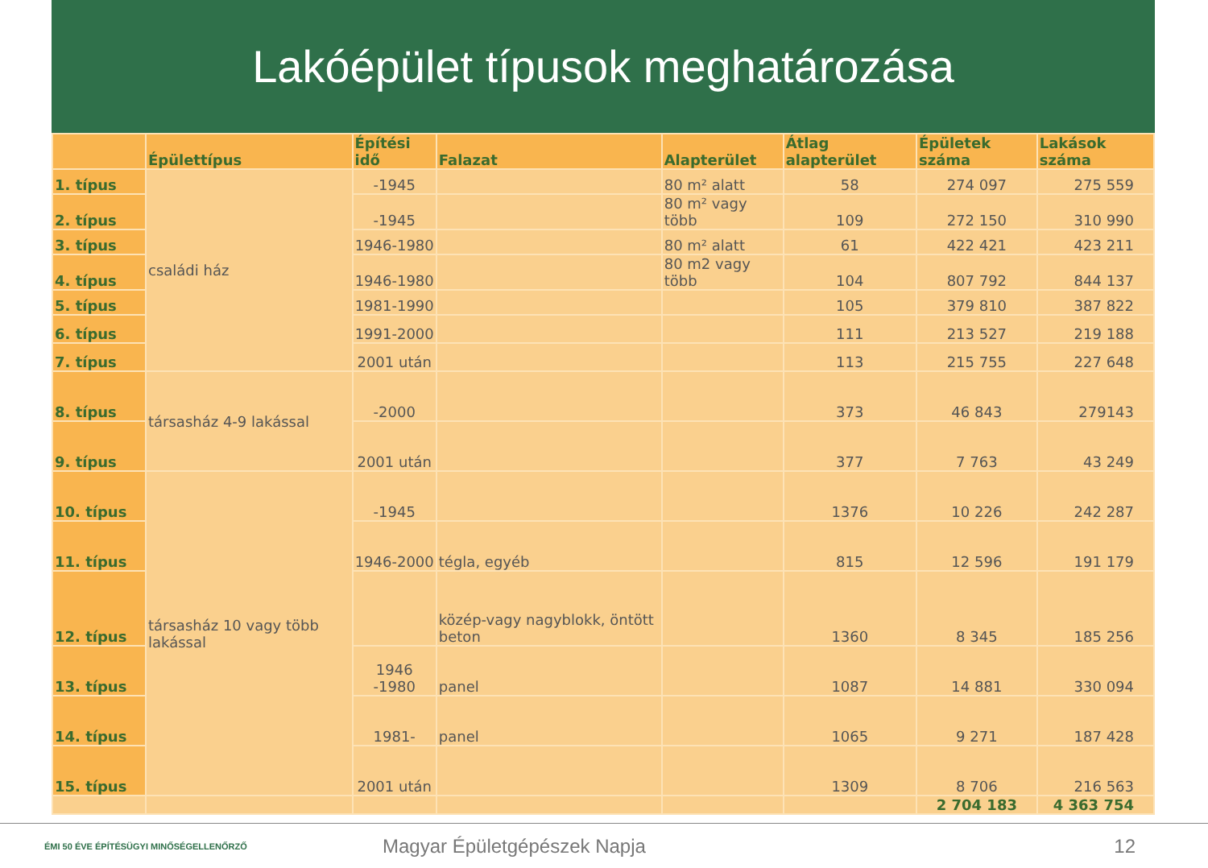Lakóépület típusok meghatározása
| | Épülettípus | Építési idő | Falazat | Alapterület | Átlag alapterület | Épületek száma | Lakások száma |
| --- | --- | --- | --- | --- | --- | --- | --- |
| 1. típus | családi ház | -1945 | | 80 m² alatt | 58 | 274 097 | 275 559 |
| 2. típus | | -1945 | | 80 m² vagy több | 109 | 272 150 | 310 990 |
| 3. típus | | 1946-1980 | | 80 m² alatt | 61 | 422 421 | 423 211 |
| 4. típus | | 1946-1980 | | 80 m2 vagy több | 104 | 807 792 | 844 137 |
| 5. típus | | 1981-1990 | | | 105 | 379 810 | 387 822 |
| 6. típus | | 1991-2000 | | | 111 | 213 527 | 219 188 |
| 7. típus | | 2001 után | | | 113 | 215 755 | 227 648 |
| 8. típus | társasház 4-9 lakással | -2000 | | | 373 | 46 843 | 279143 |
| 9. típus | | 2001 után | | | 377 | 7 763 | 43 249 |
| 10. típus | társasház 10 vagy több lakással | -1945 | | | 1376 | 10 226 | 242 287 |
| 11. típus | | 1946-2000 | tégla, egyéb | | 815 | 12 596 | 191 179 |
| 12. típus | | | közép-vagy nagyblokk, öntött beton | | 1360 | 8 345 | 185 256 |
| 13. típus | | 1946 -1980 | panel | | 1087 | 14 881 | 330 094 |
| 14. típus | | 1981- | panel | | 1065 | 9 271 | 187 428 |
| 15. típus | | 2001 után | | | 1309 | 8 706 | 216 563 |
| | | | | | | 2 704 183 | 4 363 754 |
ÉMI 50 ÉVE ÉPÍTÉSÜGYI MINŐSÉGELLENŐRZŐ
Magyar Épületgépészek Napja 12